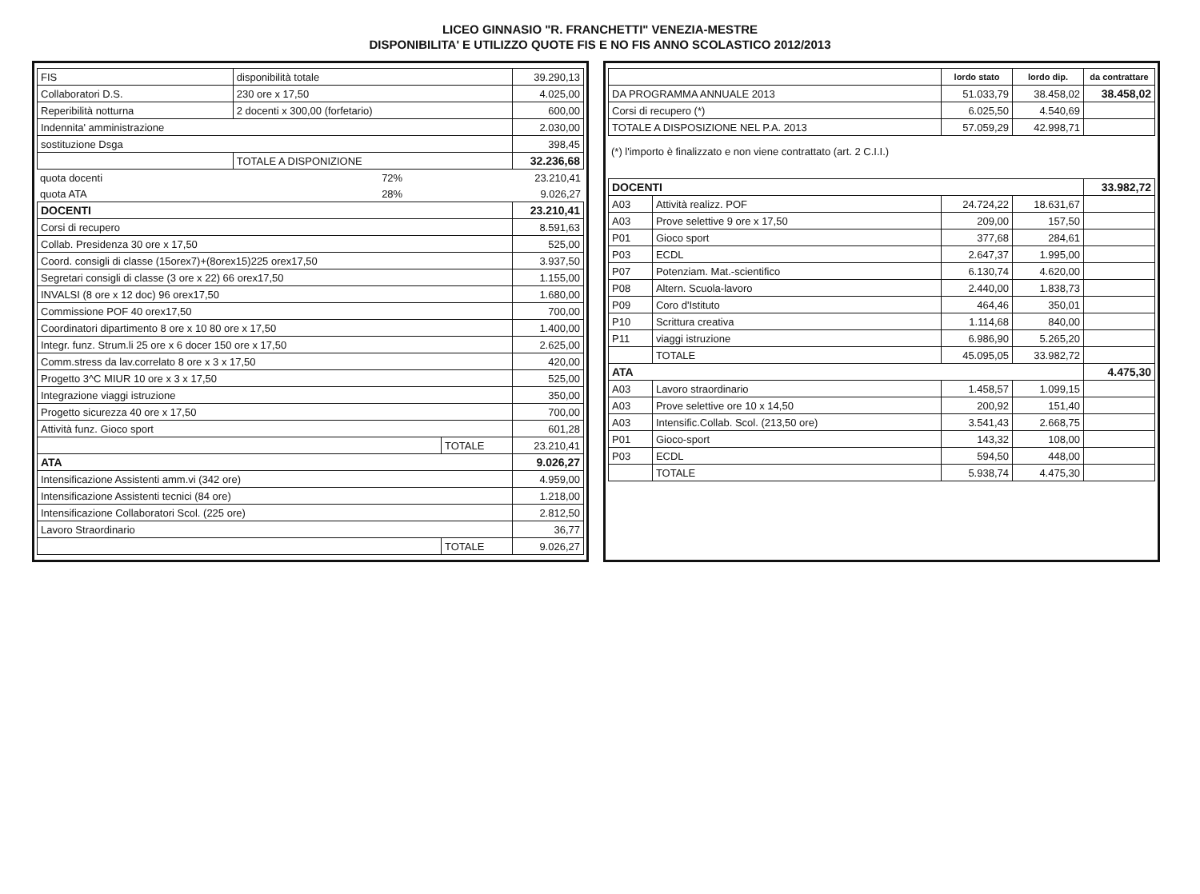LICEO GINNASIO "R. FRANCHETTI" VENEZIA-MESTRE
DISPONIBILITA' E UTILIZZO QUOTE FIS E NO FIS ANNO SCOLASTICO 2012/2013
| FIS | disponibilità totale | 39.290,13 |
| Collaboratori D.S. | 230 ore x 17,50 | 4.025,00 |
| Reperibilità notturna | 2 docenti x 300,00 (forfetario) | 600,00 |
| Indennita' amministrazione | | 2.030,00 |
| sostituzione Dsga | | 398,45 |
| | TOTALE A DISPONIZIONE | 32.236,68 |
| quota docenti | 72% | 23.210,41 |
| quota ATA | 28% | 9.026,27 |
| DOCENTI | | 23.210,41 |
| Corsi di recupero | | 8.591,63 |
| Collab. Presidenza 30 ore x 17,50 | | 525,00 |
| Coord. consigli di classe (15orex7)+(8orex15)225 orex17,50 | | 3.937,50 |
| Segretari consigli di classe (3 ore x 22) 66 orex17,50 | | 1.155,00 |
| INVALSI (8 ore x 12 doc) 96 orex17,50 | | 1.680,00 |
| Commissione POF 40 orex17,50 | | 700,00 |
| Coordinatori dipartimento 8 ore x 10 80 ore x 17,50 | | 1.400,00 |
| Integr. funz. Strum.li 25 ore x 6 docer 150 ore x 17,50 | | 2.625,00 |
| Comm.stress da lav.correlato 8 ore x 3 x 17,50 | | 420,00 |
| Progetto 3^C MIUR 10 ore x 3 x 17,50 | | 525,00 |
| Integrazione viaggi istruzione | | 350,00 |
| Progetto sicurezza 40 ore x 17,50 | | 700,00 |
| Attività funz. Gioco sport | | 601,28 |
| | TOTALE | 23.210,41 |
| ATA | | 9.026,27 |
| Intensificazione Assistenti amm.vi (342 ore) | | 4.959,00 |
| Intensificazione Assistenti tecnici (84 ore) | | 1.218,00 |
| Intensificazione Collaboratori Scol. (225 ore) | | 2.812,50 |
| Lavoro Straordinario | | 36,77 |
| | TOTALE | 9.026,27 |
| | lordo stato | lordo dip. | da contrattare |
| --- | --- | --- | --- |
| DA PROGRAMMA ANNUALE 2013 | 51.033,79 | 38.458,02 | 38.458,02 |
| Corsi di recupero (*) | 6.025,50 | 4.540,69 | |
| TOTALE A DISPOSIZIONE NEL P.A. 2013 | 57.059,29 | 42.998,71 | |
(*) l'importo è finalizzato e non viene contrattato (art. 2 C.I.I.)
| DOCENTI | | | | 33.982,72 |
| A03 | Attività realizz. POF | 24.724,22 | 18.631,67 | |
| A03 | Prove selettive 9 ore x 17,50 | 209,00 | 157,50 | |
| P01 | Gioco sport | 377,68 | 284,61 | |
| P03 | ECDL | 2.647,37 | 1.995,00 | |
| P07 | Potenziam. Mat.-scientifico | 6.130,74 | 4.620,00 | |
| P08 | Altern. Scuola-lavoro | 2.440,00 | 1.838,73 | |
| P09 | Coro d'Istituto | 464,46 | 350,01 | |
| P10 | Scrittura creativa | 1.114,68 | 840,00 | |
| P11 | viaggi istruzione | 6.986,90 | 5.265,20 | |
| | TOTALE | 45.095,05 | 33.982,72 | |
| ATA | | | | 4.475,30 |
| A03 | Lavoro straordinario | 1.458,57 | 1.099,15 | |
| A03 | Prove selettive ore 10 x 14,50 | 200,92 | 151,40 | |
| A03 | Intensific.Collab. Scol. (213,50 ore) | 3.541,43 | 2.668,75 | |
| P01 | Gioco-sport | 143,32 | 108,00 | |
| P03 | ECDL | 594,50 | 448,00 | |
| | TOTALE | 5.938,74 | 4.475,30 | |